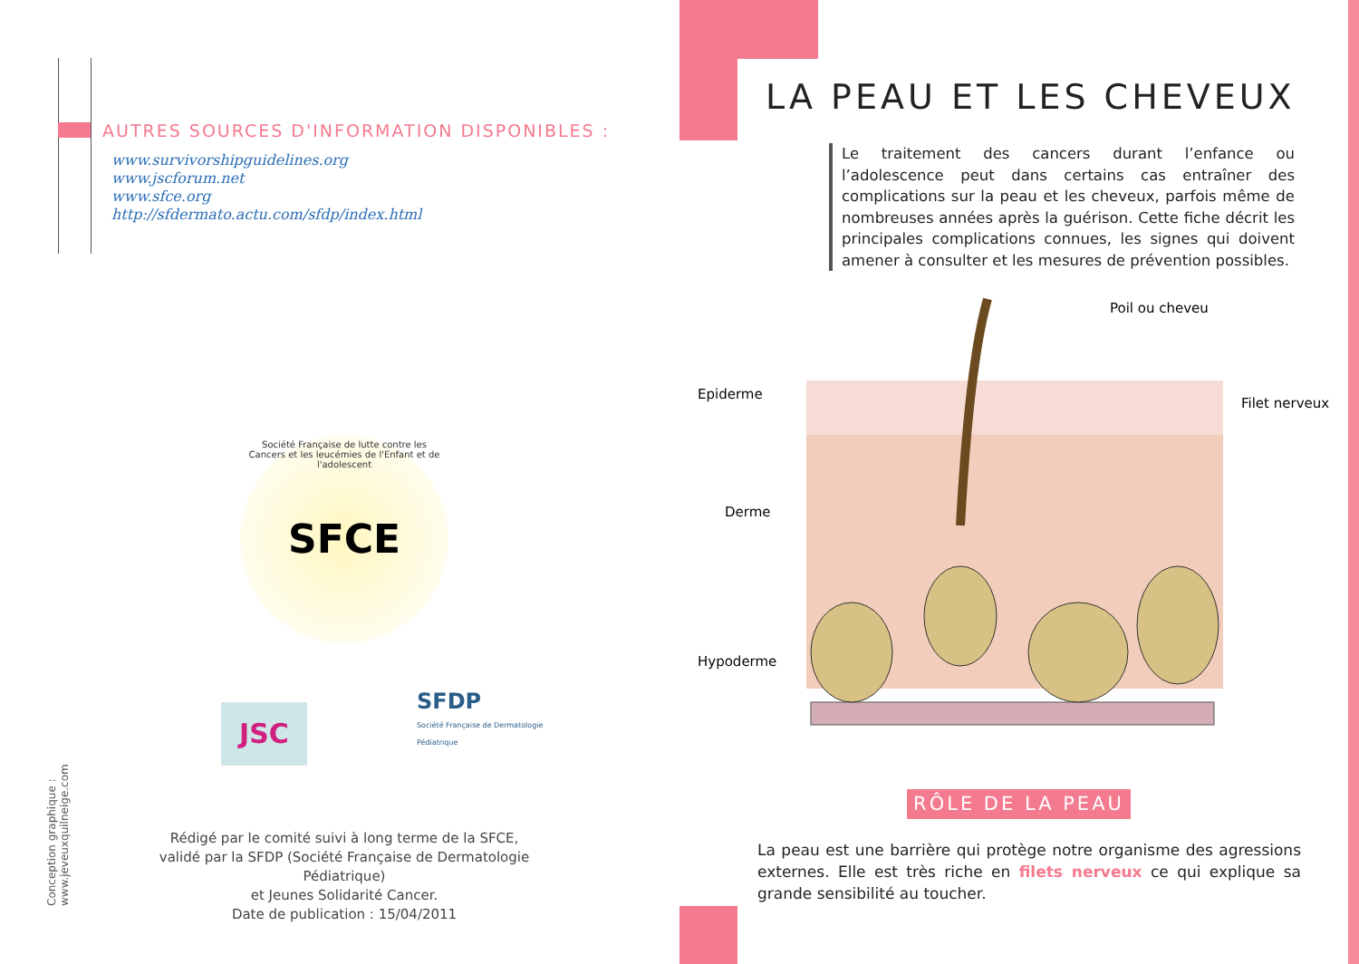AUTRES SOURCES D'INFORMATION DISPONIBLES :
www.survivorshipguidelines.org
www.jscforum.net
www.sfce.org
http://sfdermato.actu.com/sfdp/index.html
SFCE
Société Française de lutte contre les Cancers et les leucémies de l'Enfant et de l'adolescent
JSC
SFDP
Société Française de Dermatologie
Pédiatrique
Rédigé par le comité suivi à long terme de la SFCE,
validé par la SFDP (Société Française de Dermatologie Pédiatrique)
et Jeunes Solidarité Cancer.
Date de publication : 15/04/2011
Conception graphique : www.jeveuxquilneige.com
LA PEAU ET LES CHEVEUX
Le traitement des cancers durant l’enfance ou l’adolescence peut dans certains cas entraîner des complications sur la peau et les cheveux, parfois même de nombreuses années après la guérison. Cette fiche décrit les principales complications connues, les signes qui doivent amener à consulter et les mesures de prévention possibles.
Poil ou cheveu
Epiderme
Derme
Hypoderme
Filet nerveux
RÔLE DE LA PEAU
La peau est une barrière qui protège notre organisme des agressions externes. Elle est très riche en filets nerveux ce qui explique sa grande sensibilité au toucher.